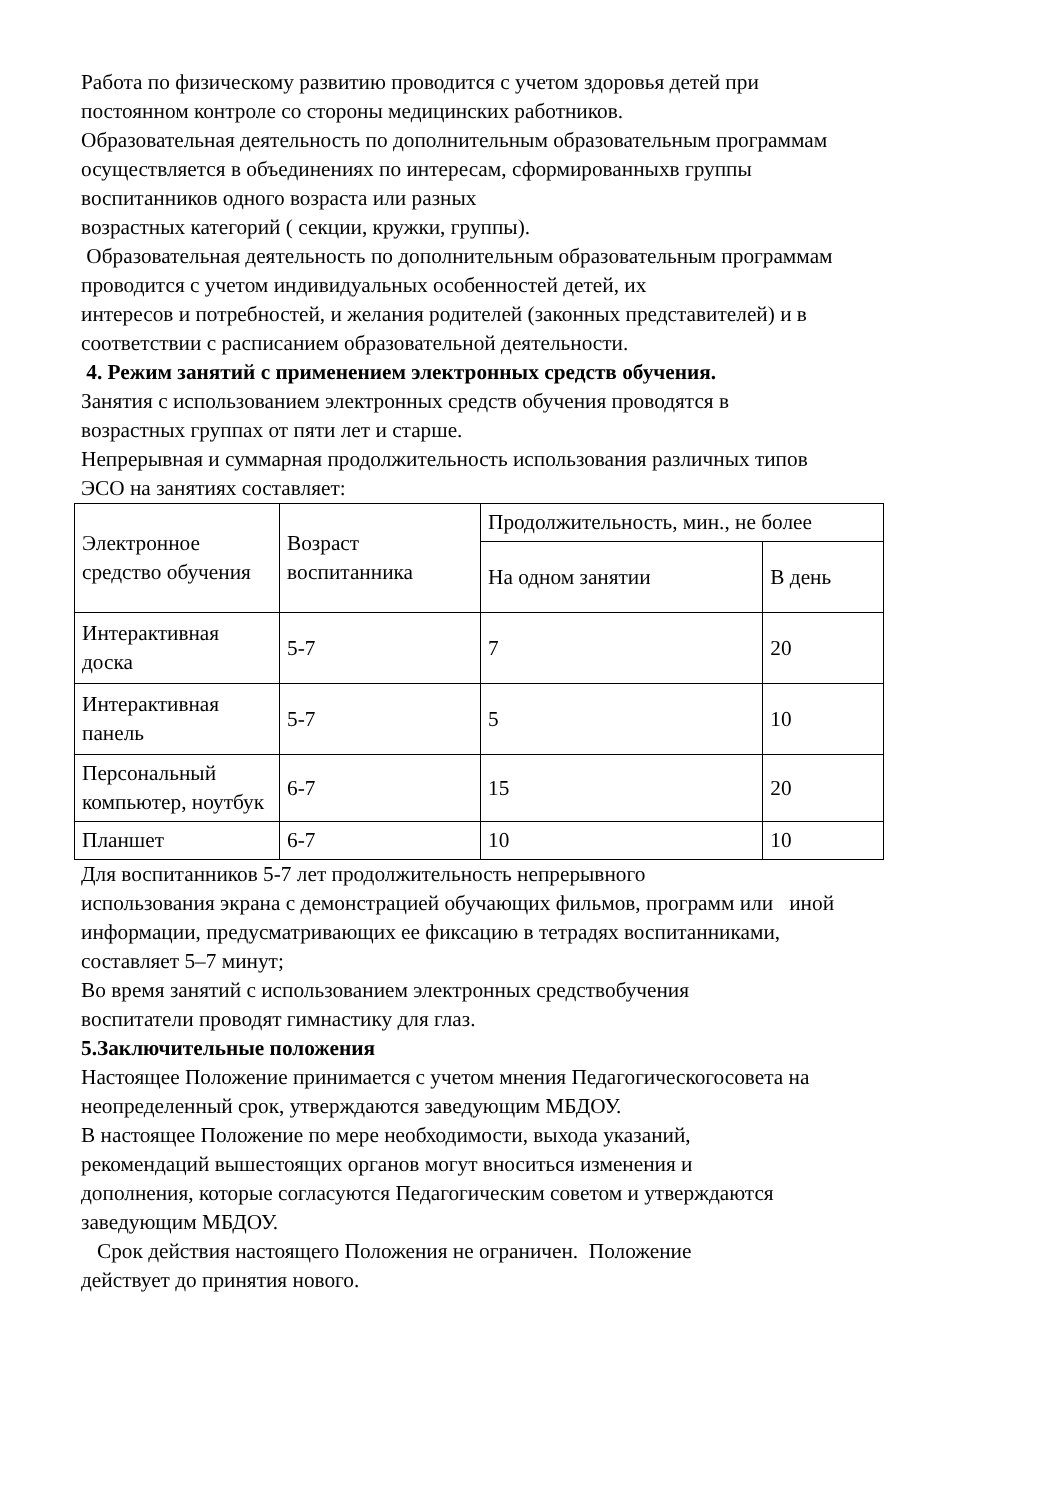Работа по физическому развитию проводится с учетом здоровья детей при
постоянном контроле со стороны медицинских работников.
Образовательная деятельность по дополнительным образовательным программам
осуществляется в объединениях по интересам, сформированныхв группы
воспитанников одного возраста или разных
возрастных категорий ( секции, кружки, группы).
Образовательная деятельность по дополнительным образовательным программам
проводится с учетом индивидуальных особенностей детей, их
интересов и потребностей, и желания родителей (законных представителей) и в
соответствии с расписанием образовательной деятельности.
4. Режим занятий с применением электронных средств обучения.
Занятия с использованием электронных средств обучения проводятся в
возрастных группах от пяти лет и старше.
Непрерывная и суммарная продолжительность использования различных типов
ЭСО на занятиях составляет:
| Электронное средство обучения | Возраст воспитанника | Продолжительность, мин., не более | |
| | | На одном занятии | В день |
| Интерактивная доска | 5-7 | 7 | 20 |
| Интерактивная панель | 5-7 | 5 | 10 |
| Персональный компьютер, ноутбук | 6-7 | 15 | 20 |
| Планшет | 6-7 | 10 | 10 |
Для воспитанников 5-7 лет продолжительность непрерывного
использования экрана с демонстрацией обучающих фильмов, программ или иной
информации, предусматривающих ее фиксацию в тетрадях воспитанниками,
составляет 5–7 минут;
Во время занятий с использованием электронных средствобучения
воспитатели проводят гимнастику для глаз.
5.Заключительные положения
Настоящее Положение принимается с учетом мнения Педагогическогосовета на
неопределенный срок, утверждаются заведующим МБДОУ.
В настоящее Положение по мере необходимости, выхода указаний,
рекомендаций вышестоящих органов могут вноситься изменения и
дополнения, которые согласуются Педагогическим советом и утверждаются
заведующим МБДОУ.
Срок действия настоящего Положения не ограничен. Положение
действует до принятия нового.